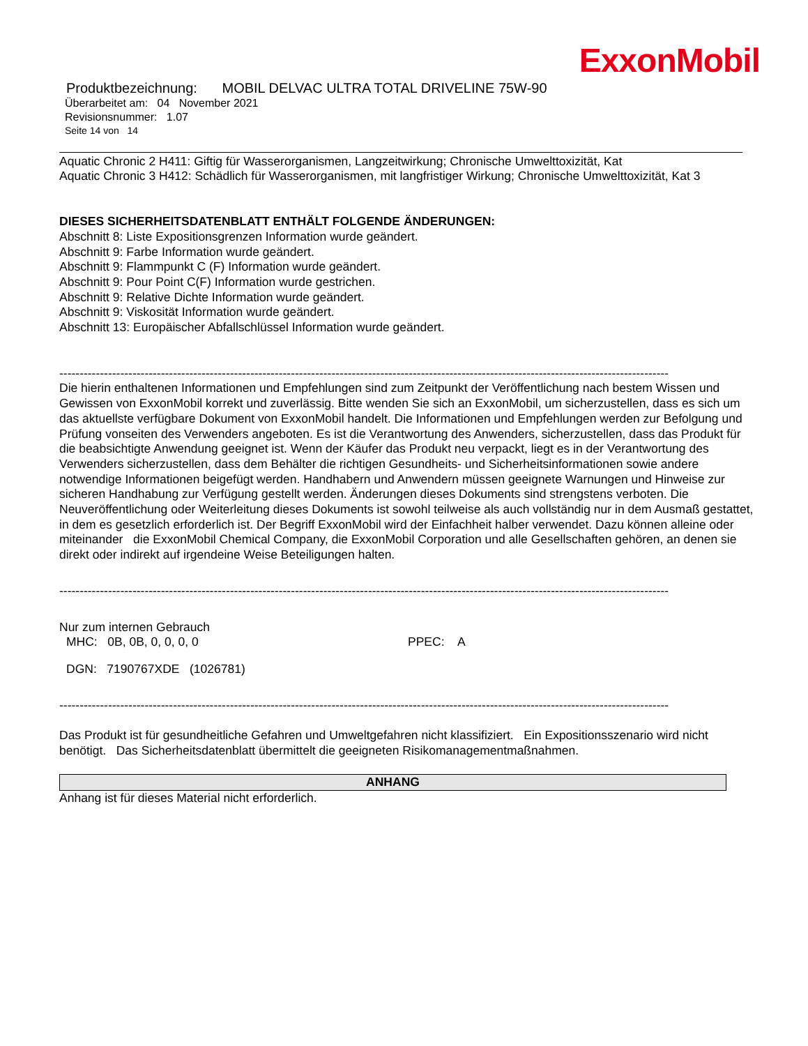ExxonMobil
Produktbezeichnung: MOBIL DELVAC ULTRA TOTAL DRIVELINE 75W-90
Überarbeitet am: 04 November 2021
Revisionsnummer: 1.07
Seite 14 von 14
Aquatic Chronic 2 H411: Giftig für Wasserorganismen, Langzeitwirkung; Chronische Umwelttoxizität, Kat
Aquatic Chronic 3 H412: Schädlich für Wasserorganismen, mit langfristiger Wirkung; Chronische Umwelttoxizität, Kat 3
DIESES SICHERHEITSDATENBLATT ENTHÄLT FOLGENDE ÄNDERUNGEN:
Abschnitt 8: Liste Expositionsgrenzen Information wurde geändert.
Abschnitt 9: Farbe Information wurde geändert.
Abschnitt 9: Flammpunkt C (F) Information wurde geändert.
Abschnitt 9: Pour Point C(F) Information wurde gestrichen.
Abschnitt 9: Relative Dichte Information wurde geändert.
Abschnitt 9: Viskosität Information wurde geändert.
Abschnitt 13: Europäischer Abfallschlüssel Information wurde geändert.
------------------------------------------------------------------------------------------------------------------------------------------------------
Die hierin enthaltenen Informationen und Empfehlungen sind zum Zeitpunkt der Veröffentlichung nach bestem Wissen und Gewissen von ExxonMobil korrekt und zuverlässig. Bitte wenden Sie sich an ExxonMobil, um sicherzustellen, dass es sich um das aktuellste verfügbare Dokument von ExxonMobil handelt. Die Informationen und Empfehlungen werden zur Befolgung und Prüfung vonseiten des Verwenders angeboten. Es ist die Verantwortung des Anwenders, sicherzustellen, dass das Produkt für die beabsichtigte Anwendung geeignet ist. Wenn der Käufer das Produkt neu verpackt, liegt es in der Verantwortung des Verwenders sicherzustellen, dass dem Behälter die richtigen Gesundheits- und Sicherheitsinformationen sowie andere notwendige Informationen beigefügt werden. Handhabern und Anwendern müssen geeignete Warnungen und Hinweise zur sicheren Handhabung zur Verfügung gestellt werden. Änderungen dieses Dokuments sind strengstens verboten. Die Neuveröffentlichung oder Weiterleitung dieses Dokuments ist sowohl teilweise als auch vollständig nur in dem Ausmaß gestattet, in dem es gesetzlich erforderlich ist. Der Begriff ExxonMobil wird der Einfachheit halber verwendet. Dazu können alleine oder miteinander die ExxonMobil Chemical Company, die ExxonMobil Corporation und alle Gesellschaften gehören, an denen sie direkt oder indirekt auf irgendeine Weise Beteiligungen halten.
------------------------------------------------------------------------------------------------------------------------------------------------------
Nur zum internen Gebrauch
MHC: 0B, 0B, 0, 0, 0, 0 PPEC: A
DGN: 7190767XDE (1026781)
------------------------------------------------------------------------------------------------------------------------------------------------------
Das Produkt ist für gesundheitliche Gefahren und Umweltgefahren nicht klassifiziert. Ein Expositionsszenario wird nicht benötigt. Das Sicherheitsdatenblatt übermittelt die geeigneten Risikomanagementmaßnahmen.
ANHANG
Anhang ist für dieses Material nicht erforderlich.